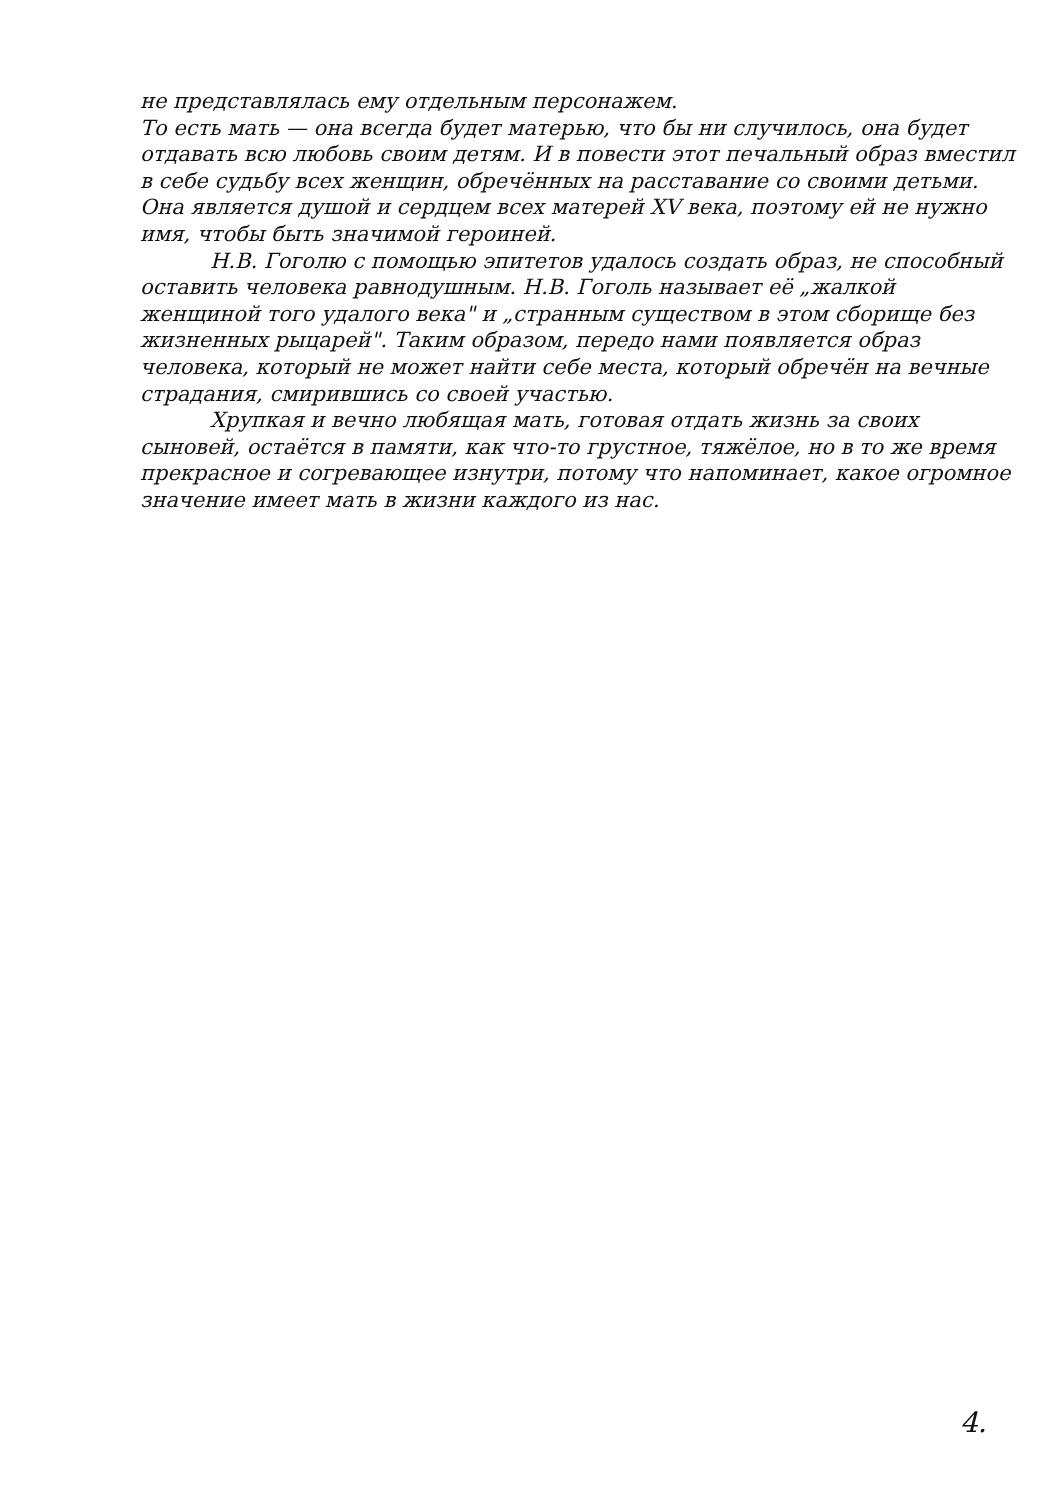не представлялась ему отдельным персонажем.
То есть мать — она всегда будет матерью, что бы ни случилось, она будет отдавать всю любовь своим детям. И в повести этот печальный образ вместил в себе судьбу всех женщин, обречённых на расставание со своими детьми. Она является душой и сердцем всех матерей XV века, поэтому ей не нужно имя, чтобы быть значимой героиней.
Н.В. Гоголю с помощью эпитетов удалось создать образ, не способный оставить человека равнодушным. Н.В. Гоголь называет её „жалкой женщиной того удалого века" и „странным существом в этом сборище без жизненных рыцарей". Таким образом, передо нами появляется образ человека, который не может найти себе места, который обречён на вечные страдания, смирившись со своей участью.
Хрупкая и вечно любящая мать, готовая отдать жизнь за своих сыновей, остаётся в памяти, как что-то грустное, тяжёлое, но в то же время прекрасное и согревающее изнутри, потому что напоминает, какое огромное значение имеет мать в жизни каждого из нас.
4.